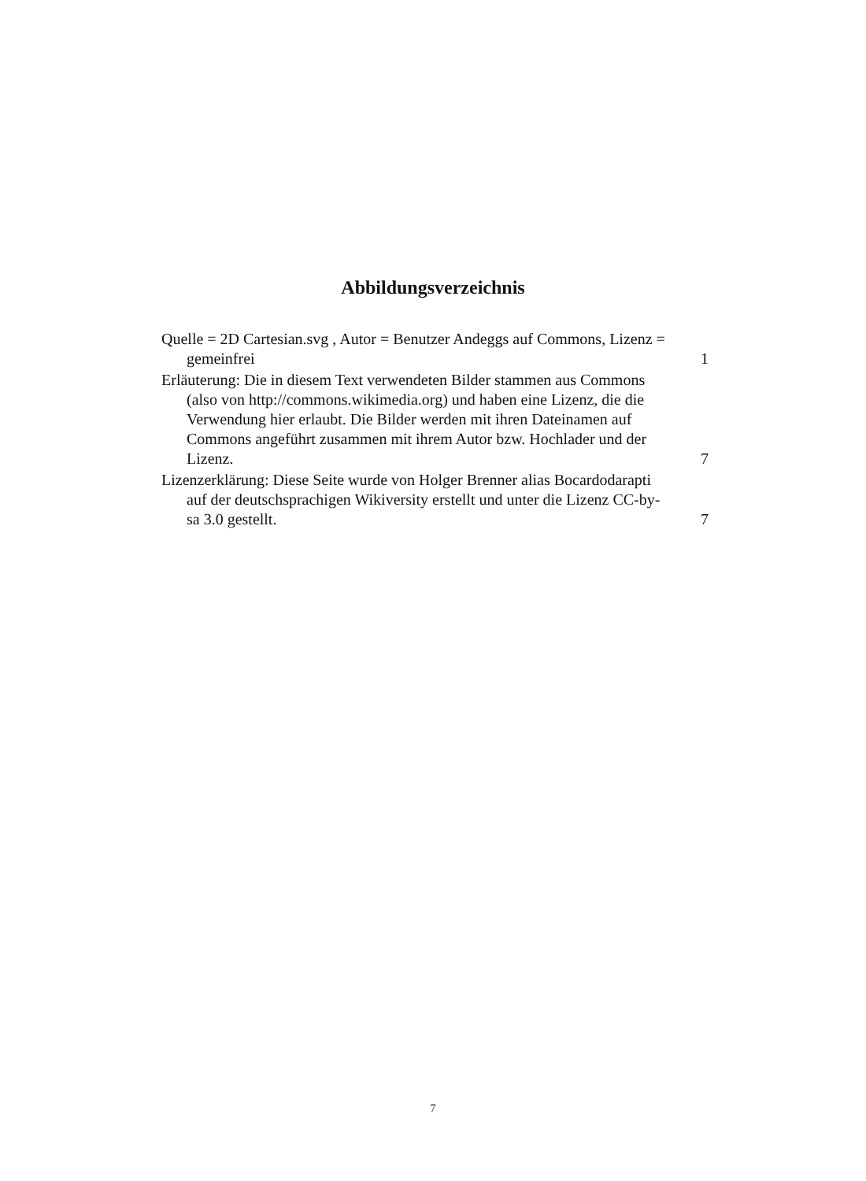Abbildungsverzeichnis
Quelle = 2D Cartesian.svg , Autor = Benutzer Andeggs auf Commons, Lizenz = gemeinfrei
1
Erläuterung: Die in diesem Text verwendeten Bilder stammen aus Commons (also von http://commons.wikimedia.org) und haben eine Lizenz, die die Verwendung hier erlaubt. Die Bilder werden mit ihren Dateinamen auf Commons angeführt zusammen mit ihrem Autor bzw. Hochlader und der Lizenz.
7
Lizenzerklärung: Diese Seite wurde von Holger Brenner alias Bocardodarapti auf der deutschsprachigen Wikiversity erstellt und unter die Lizenz CC-by-sa 3.0 gestellt.
7
7